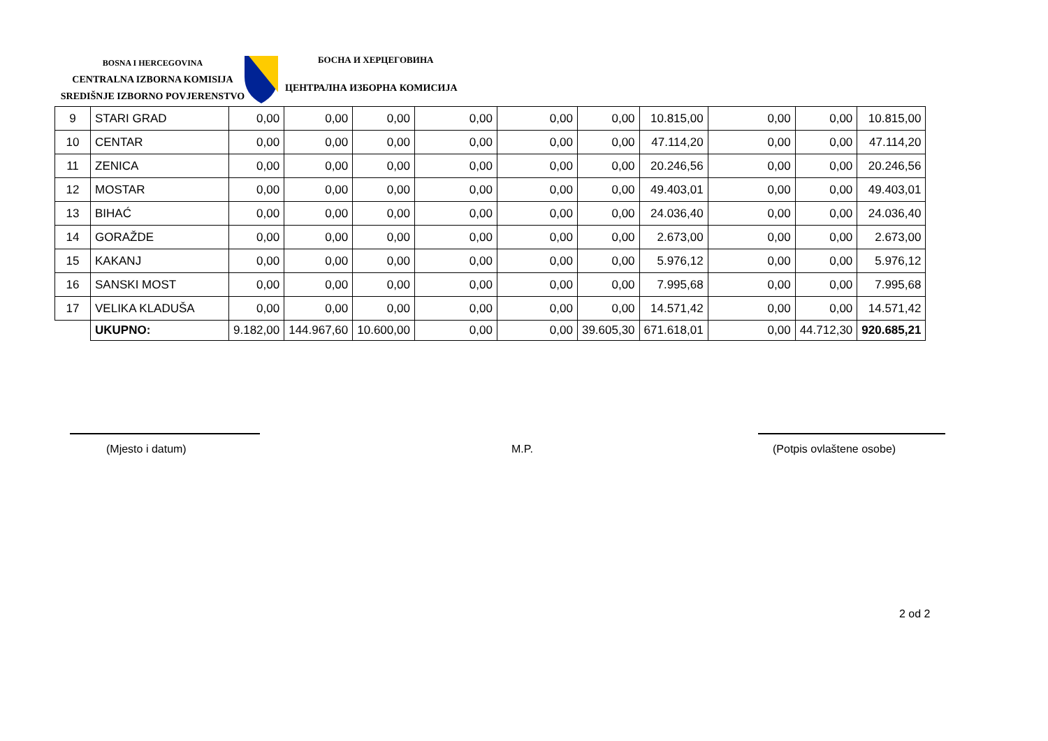BOSNA I HERCEGOVINA
CENTRALNA IZBORNA KOMISIJA
SREDIŠNJE IZBORNO POVJERENSTVO
БОСНА И ХЕРЦЕГОВИНА
ЦЕНТРАЛНА ИЗБОРНА КОМИСИЈА
| 9 | STARI GRAD | 0,00 | 0,00 | 0,00 | 0,00 | 0,00 | 0,00 | 10.815,00 | 0,00 | 0,00 | 10.815,00 |
| 10 | CENTAR | 0,00 | 0,00 | 0,00 | 0,00 | 0,00 | 0,00 | 47.114,20 | 0,00 | 0,00 | 47.114,20 |
| 11 | ZENICA | 0,00 | 0,00 | 0,00 | 0,00 | 0,00 | 0,00 | 20.246,56 | 0,00 | 0,00 | 20.246,56 |
| 12 | MOSTAR | 0,00 | 0,00 | 0,00 | 0,00 | 0,00 | 0,00 | 49.403,01 | 0,00 | 0,00 | 49.403,01 |
| 13 | BIHAĆ | 0,00 | 0,00 | 0,00 | 0,00 | 0,00 | 0,00 | 24.036,40 | 0,00 | 0,00 | 24.036,40 |
| 14 | GORAŽDE | 0,00 | 0,00 | 0,00 | 0,00 | 0,00 | 0,00 | 2.673,00 | 0,00 | 0,00 | 2.673,00 |
| 15 | KAKANJ | 0,00 | 0,00 | 0,00 | 0,00 | 0,00 | 0,00 | 5.976,12 | 0,00 | 0,00 | 5.976,12 |
| 16 | SANSKI MOST | 0,00 | 0,00 | 0,00 | 0,00 | 0,00 | 0,00 | 7.995,68 | 0,00 | 0,00 | 7.995,68 |
| 17 | VELIKA KLADUŠA | 0,00 | 0,00 | 0,00 | 0,00 | 0,00 | 0,00 | 14.571,42 | 0,00 | 0,00 | 14.571,42 |
| | UKUPNO: | 9.182,00 | 144.967,60 | 10.600,00 | 0,00 | 0,00 | 39.605,30 | 671.618,01 | 0,00 | 44.712,30 | 920.685,21 |
(Mjesto i datum) M.P. (Potpis ovlaštene osobe)
2 od 2